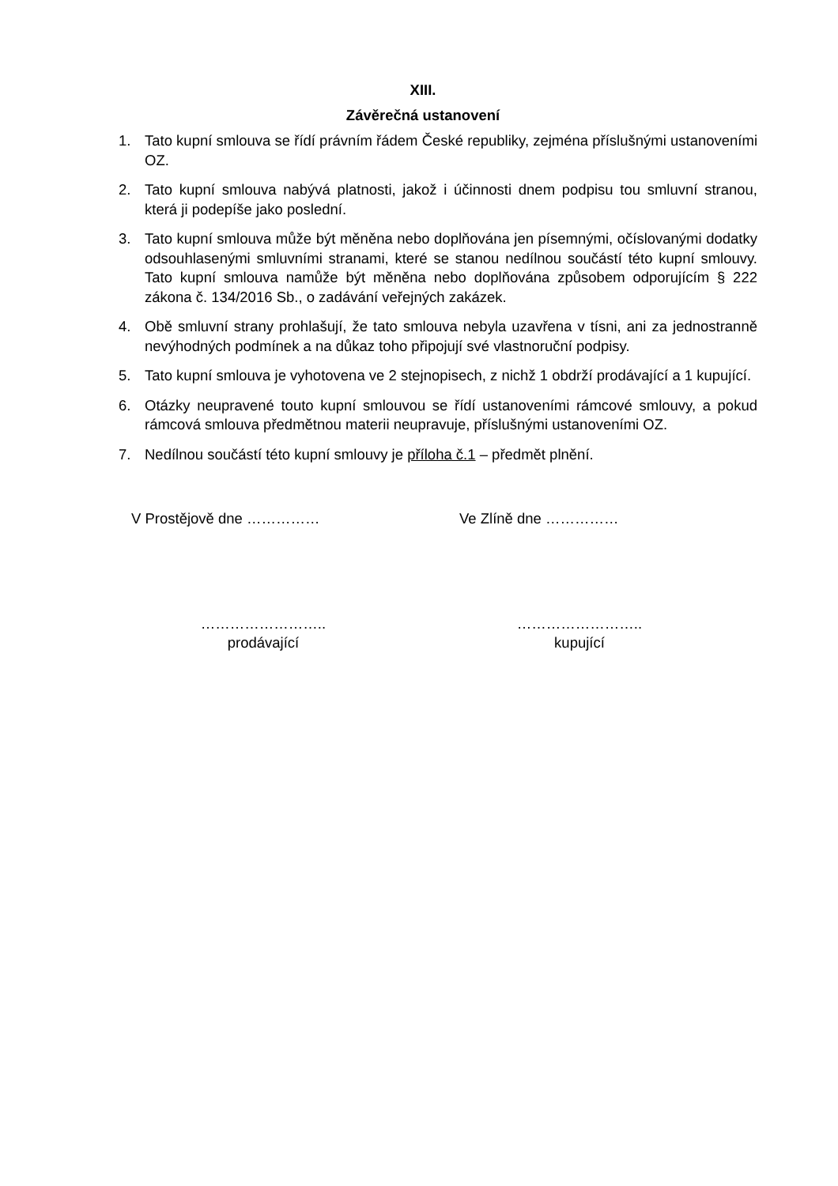XIII.
Závěrečná ustanovení
1. Tato kupní smlouva se řídí právním řádem České republiky, zejména příslušnými ustanoveními OZ.
2. Tato kupní smlouva nabývá platnosti, jakož i účinnosti dnem podpisu tou smluvní stranou, která ji podepíše jako poslední.
3. Tato kupní smlouva může být měněna nebo doplňována jen písemnými, očíslovanými dodatky odsouhlasenými smluvními stranami, které se stanou nedílnou součástí této kupní smlouvy. Tato kupní smlouva namůže být měněna nebo doplňována způsobem odporujícím § 222 zákona č. 134/2016 Sb., o zadávání veřejných zakázek.
4. Obě smluvní strany prohlašují, že tato smlouva nebyla uzavřena v tísni, ani za jednostranně nevýhodných podmínek a na důkaz toho připojují své vlastnoruční podpisy.
5. Tato kupní smlouva je vyhotovena ve 2 stejnopisech, z nichž 1 obdrží prodávající a 1 kupující.
6. Otázky neupravené touto kupní smlouvou se řídí ustanoveními rámcové smlouvy, a pokud rámcová smlouva předmětnou materii neupravuje, příslušnými ustanoveními OZ.
7. Nedílnou součástí této kupní smlouvy je příloha č.1 – předmět plnění.
V Prostějově dne …………… Ve Zlíně dne ……………
……………………..
prodávající
……………………..
kupující